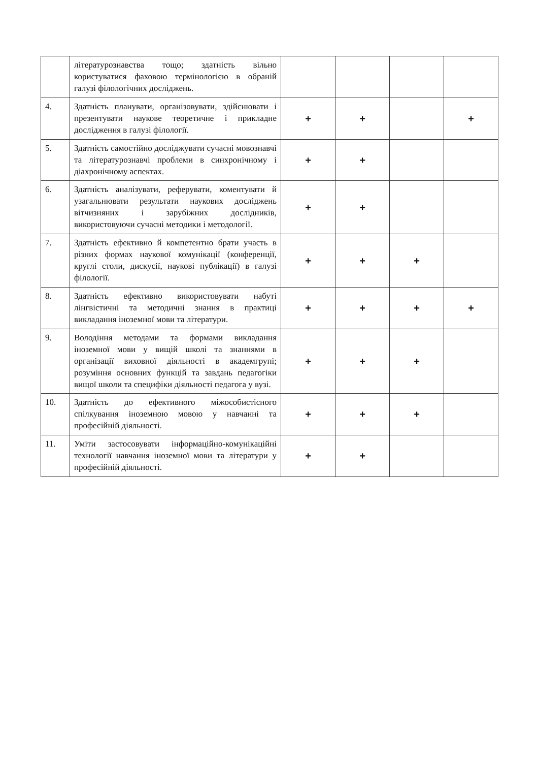| | літературознавства тощо; здатність вільно користуватися фаховою термінологією в обраній галузі філологічних досліджень. | | | | |
| 4. | Здатність планувати, організовувати, здійснювати і презентувати наукове теоретичне і прикладне дослідження в галузі філології. | + | + | | + |
| 5. | Здатність самостійно досліджувати сучасні мовознавчі та літературознавчі проблеми в синхронічному і діахронічному аспектах. | + | + | | |
| 6. | Здатність аналізувати, реферувати, коментувати й узагальнювати результати наукових досліджень вітчизняних і зарубіжних дослідників, використовуючи сучасні методики і методології. | + | + | | |
| 7. | Здатність ефективно й компетентно брати участь в різних формах наукової комунікації (конференції, круглі столи, дискусії, наукові публікації) в галузі філології. | + | + | + | |
| 8. | Здатність ефективно використовувати набуті лінгвістичні та методичні знання в практиці викладання іноземної мови та літератури. | + | + | + | + |
| 9. | Володіння методами та формами викладання іноземної мови у вищій школі та знаннями в організації виховної діяльності в академгрупі; розуміння основних функцій та завдань педагогіки вищої школи та специфіки діяльності педагога у вузі. | + | + | + | |
| 10. | Здатність до ефективного міжособистісного спілкування іноземною мовою у навчанні та професійній діяльності. | + | + | + | |
| 11. | Уміти застосовувати інформаційно-комунікаційні технології навчання іноземної мови та літератури у професійній діяльності. | + | + | | |